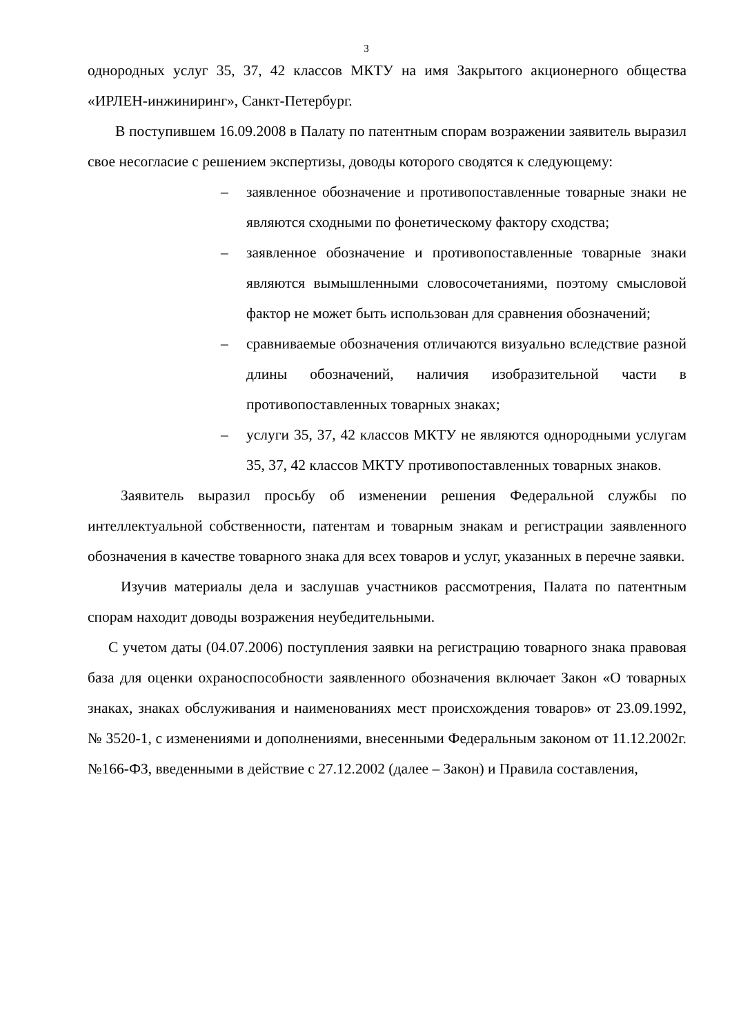3
однородных услуг 35, 37, 42 классов МКТУ на имя Закрытого акционерного общества «ИРЛЕН-инжиниринг», Санкт-Петербург.
В поступившем 16.09.2008 в Палату по патентным спорам возражении заявитель выразил свое несогласие с решением экспертизы, доводы которого сводятся к следующему:
– заявленное обозначение и противопоставленные товарные знаки не являются сходными по фонетическому фактору сходства;
– заявленное обозначение и противопоставленные товарные знаки являются вымышленными словосочетаниями, поэтому смысловой фактор не может быть использован для сравнения обозначений;
– сравниваемые обозначения отличаются визуально вследствие разной длины обозначений, наличия изобразительной части в противопоставленных товарных знаках;
– услуги 35, 37, 42 классов МКТУ не являются однородными услугам 35, 37, 42 классов МКТУ противопоставленных товарных знаков.
Заявитель выразил просьбу об изменении решения Федеральной службы по интеллектуальной собственности, патентам и товарным знакам и регистрации заявленного обозначения в качестве товарного знака для всех товаров и услуг, указанных в перечне заявки.
Изучив материалы дела и заслушав участников рассмотрения, Палата по патентным спорам находит доводы возражения неубедительными.
С учетом даты (04.07.2006) поступления заявки на регистрацию товарного знака правовая база для оценки охраноспособности заявленного обозначения включает Закон «О товарных знаках, знаках обслуживания и наименованиях мест происхождения товаров» от 23.09.1992, № 3520-1, с изменениями и дополнениями, внесенными Федеральным законом от 11.12.2002г. №166-ФЗ, введенными в действие с 27.12.2002 (далее – Закон) и Правила составления,